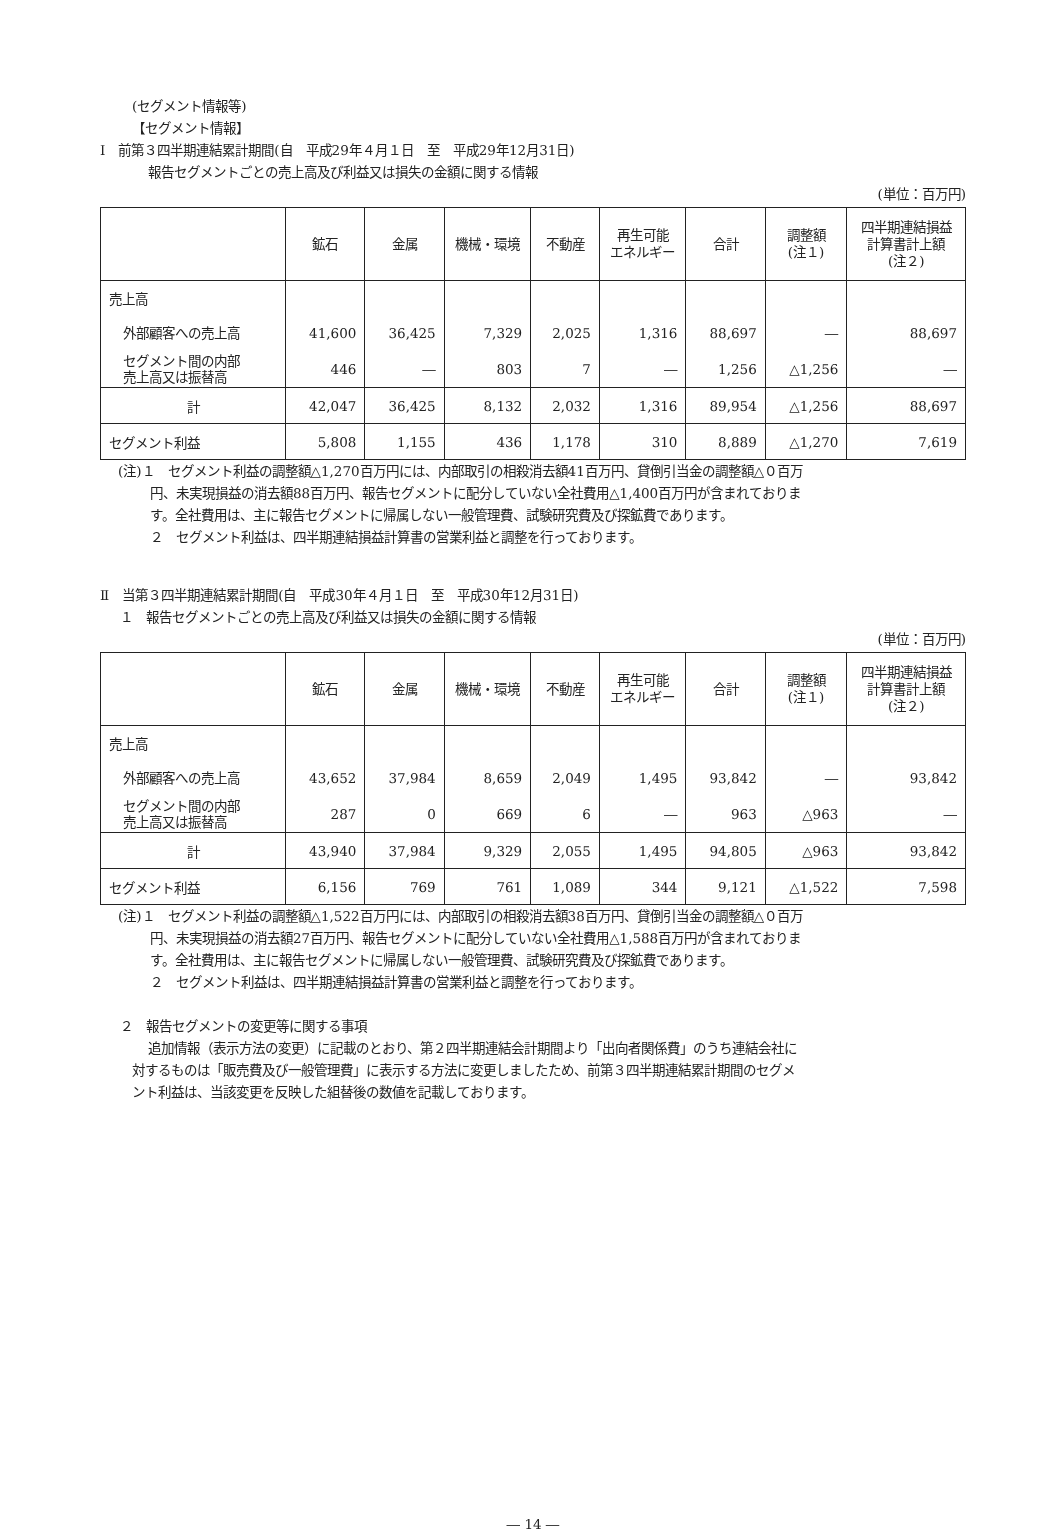(セグメント情報等)
【セグメント情報】
Ⅰ　前第３四半期連結累計期間(自　平成29年４月１日　至　平成29年12月31日)
報告セグメントごとの売上高及び利益又は損失の金額に関する情報
(単位：百万円)
| | 鉱石 | 金属 | 機械・環境 | 不動産 | 再生可能 エネルギー | 合計 | 調整額 (注１) | 四半期連結損益 計算書計上額 (注２) |
| --- | --- | --- | --- | --- | --- | --- | --- | --- |
| 売上高 | | | | | | | | |
| 外部顧客への売上高 | 41,600 | 36,425 | 7,329 | 2,025 | 1,316 | 88,697 | ― | 88,697 |
| セグメント間の内部 売上高又は振替高 | 446 | ― | 803 | 7 | ― | 1,256 | △1,256 | ― |
| 計 | 42,047 | 36,425 | 8,132 | 2,032 | 1,316 | 89,954 | △1,256 | 88,697 |
| セグメント利益 | 5,808 | 1,155 | 436 | 1,178 | 310 | 8,889 | △1,270 | 7,619 |
(注)１　セグメント利益の調整額△1,270百万円には、内部取引の相殺消去額41百万円、貸倒引当金の調整額△０百万
円、未実現損益の消去額88百万円、報告セグメントに配分していない全社費用△1,400百万円が含まれておりま
す。全社費用は、主に報告セグメントに帰属しない一般管理費、試験研究費及び探鉱費であります。
２　セグメント利益は、四半期連結損益計算書の営業利益と調整を行っております。
Ⅱ　当第３四半期連結累計期間(自　平成30年４月１日　至　平成30年12月31日)
１　報告セグメントごとの売上高及び利益又は損失の金額に関する情報
(単位：百万円)
| | 鉱石 | 金属 | 機械・環境 | 不動産 | 再生可能 エネルギー | 合計 | 調整額 (注１) | 四半期連結損益 計算書計上額 (注２) |
| --- | --- | --- | --- | --- | --- | --- | --- | --- |
| 売上高 | | | | | | | | |
| 外部顧客への売上高 | 43,652 | 37,984 | 8,659 | 2,049 | 1,495 | 93,842 | ― | 93,842 |
| セグメント間の内部 売上高又は振替高 | 287 | 0 | 669 | 6 | ― | 963 | △963 | ― |
| 計 | 43,940 | 37,984 | 9,329 | 2,055 | 1,495 | 94,805 | △963 | 93,842 |
| セグメント利益 | 6,156 | 769 | 761 | 1,089 | 344 | 9,121 | △1,522 | 7,598 |
(注)１　セグメント利益の調整額△1,522百万円には、内部取引の相殺消去額38百万円、貸倒引当金の調整額△０百万
円、未実現損益の消去額27百万円、報告セグメントに配分していない全社費用△1,588百万円が含まれておりま
す。全社費用は、主に報告セグメントに帰属しない一般管理費、試験研究費及び探鉱費であります。
２　セグメント利益は、四半期連結損益計算書の営業利益と調整を行っております。
２　報告セグメントの変更等に関する事項
追加情報（表示方法の変更）に記載のとおり、第２四半期連結会計期間より「出向者関係費」のうち連結会社に
対するものは「販売費及び一般管理費」に表示する方法に変更しましたため、前第３四半期連結累計期間のセグメ
ント利益は、当該変更を反映した組替後の数値を記載しております。
― 14 ―